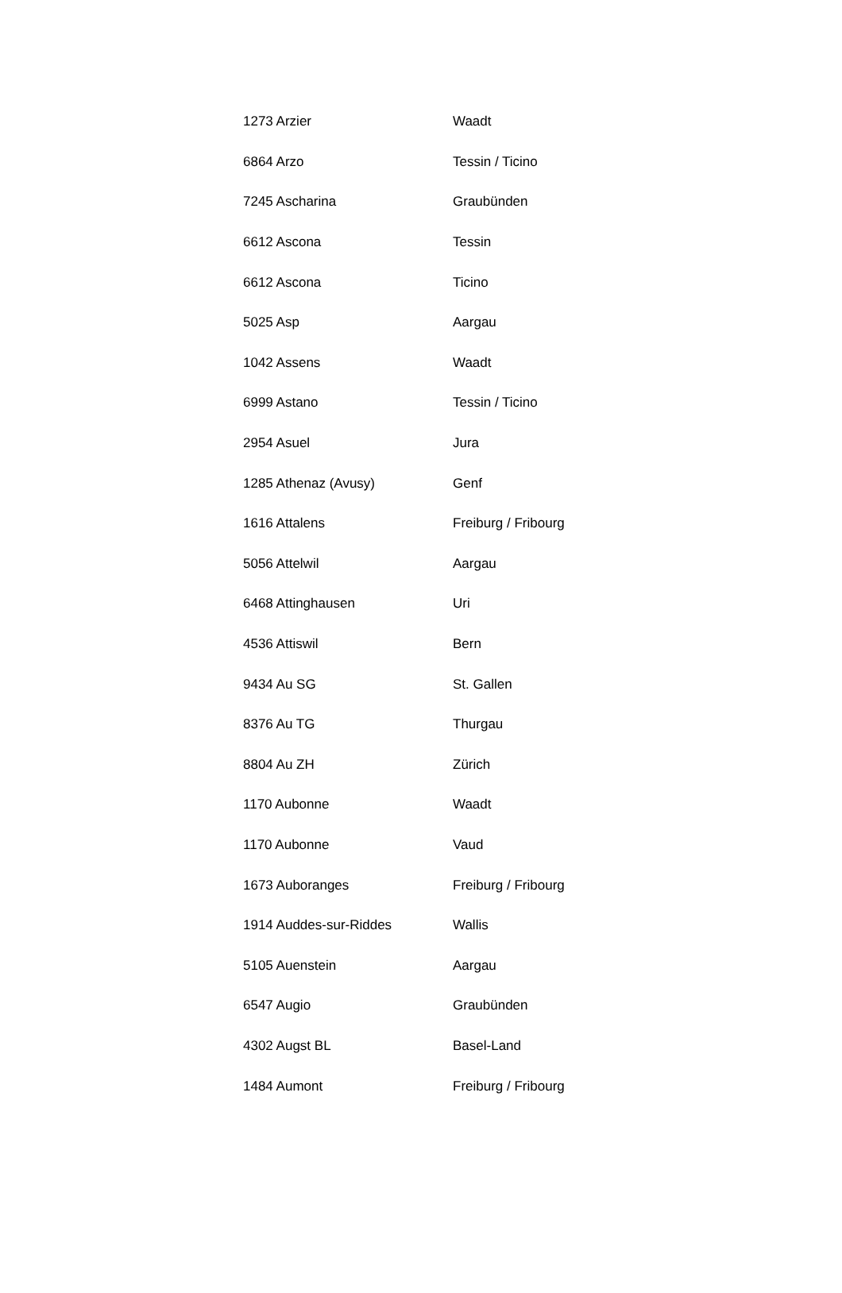| 1273 Arzier | Waadt |
| 6864 Arzo | Tessin / Ticino |
| 7245 Ascharina | Graubünden |
| 6612 Ascona | Tessin |
| 6612 Ascona | Ticino |
| 5025 Asp | Aargau |
| 1042 Assens | Waadt |
| 6999 Astano | Tessin / Ticino |
| 2954 Asuel | Jura |
| 1285 Athenaz (Avusy) | Genf |
| 1616 Attalens | Freiburg / Fribourg |
| 5056 Attelwil | Aargau |
| 6468 Attinghausen | Uri |
| 4536 Attiswil | Bern |
| 9434 Au SG | St. Gallen |
| 8376 Au TG | Thurgau |
| 8804 Au ZH | Zürich |
| 1170 Aubonne | Waadt |
| 1170 Aubonne | Vaud |
| 1673 Auboranges | Freiburg / Fribourg |
| 1914 Auddes-sur-Riddes | Wallis |
| 5105 Auenstein | Aargau |
| 6547 Augio | Graubünden |
| 4302 Augst BL | Basel-Land |
| 1484 Aumont | Freiburg / Fribourg |